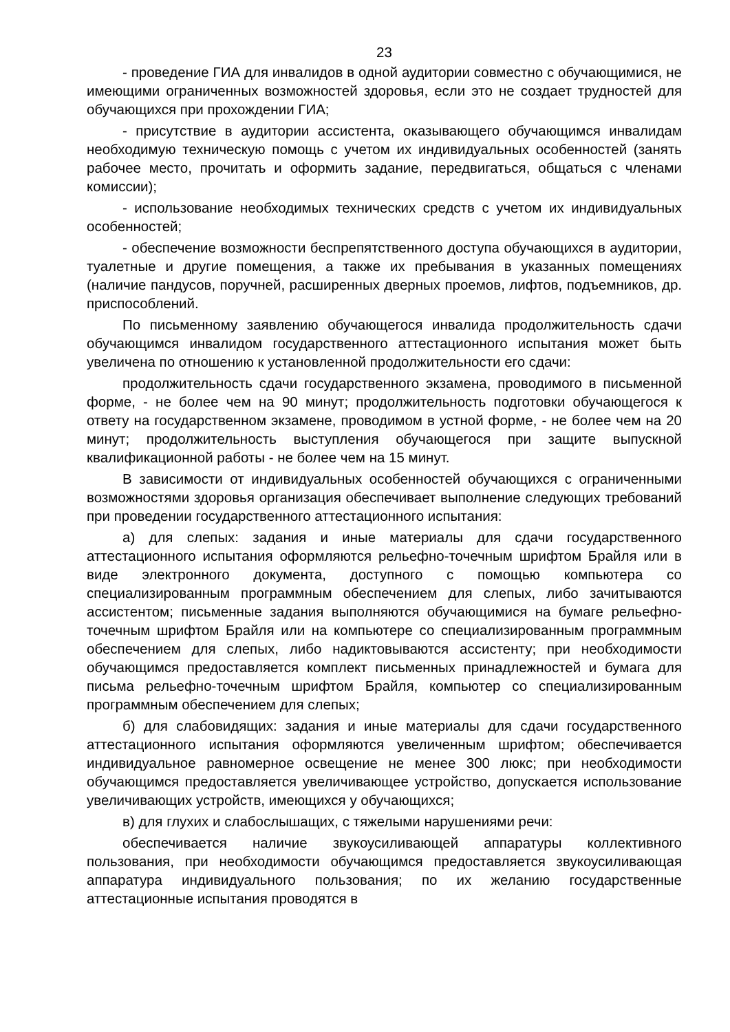23
- проведение ГИА для инвалидов в одной аудитории совместно с обучающимися, не имеющими ограниченных возможностей здоровья, если это не создает трудностей для обучающихся при прохождении ГИА;
- присутствие в аудитории ассистента, оказывающего обучающимся инвалидам необходимую техническую помощь с учетом их индивидуальных особенностей (занять рабочее место, прочитать и оформить задание, передвигаться, общаться с членами комиссии);
- использование необходимых технических средств с учетом их индивидуальных особенностей;
- обеспечение возможности беспрепятственного доступа обучающихся в аудитории, туалетные и другие помещения, а также их пребывания в указанных помещениях (наличие пандусов, поручней, расширенных дверных проемов, лифтов, подъемников, др. приспособлений.
По письменному заявлению обучающегося инвалида продолжительность сдачи обучающимся инвалидом государственного аттестационного испытания может быть увеличена по отношению к установленной продолжительности его сдачи:
продолжительность сдачи государственного экзамена, проводимого в письменной форме, - не более чем на 90 минут; продолжительность подготовки обучающегося к ответу на государственном экзамене, проводимом в устной форме, - не более чем на 20 минут; продолжительность выступления обучающегося при защите выпускной квалификационной работы - не более чем на 15 минут.
В зависимости от индивидуальных особенностей обучающихся с ограниченными возможностями здоровья организация обеспечивает выполнение следующих требований при проведении государственного аттестационного испытания:
а) для слепых: задания и иные материалы для сдачи государственного аттестационного испытания оформляются рельефно-точечным шрифтом Брайля или в виде электронного документа, доступного с помощью компьютера со специализированным программным обеспечением для слепых, либо зачитываются ассистентом; письменные задания выполняются обучающимися на бумаге рельефно-точечным шрифтом Брайля или на компьютере со специализированным программным обеспечением для слепых, либо надиктовываются ассистенту; при необходимости обучающимся предоставляется комплект письменных принадлежностей и бумага для письма рельефно-точечным шрифтом Брайля, компьютер со специализированным программным обеспечением для слепых;
б) для слабовидящих: задания и иные материалы для сдачи государственного аттестационного испытания оформляются увеличенным шрифтом; обеспечивается индивидуальное равномерное освещение не менее 300 люкс; при необходимости обучающимся предоставляется увеличивающее устройство, допускается использование увеличивающих устройств, имеющихся у обучающихся;
в) для глухих и слабослышащих, с тяжелыми нарушениями речи:
обеспечивается наличие звукоусиливающей аппаратуры коллективного пользования, при необходимости обучающимся предоставляется звукоусиливающая аппаратура индивидуального пользования; по их желанию государственные аттестационные испытания проводятся в